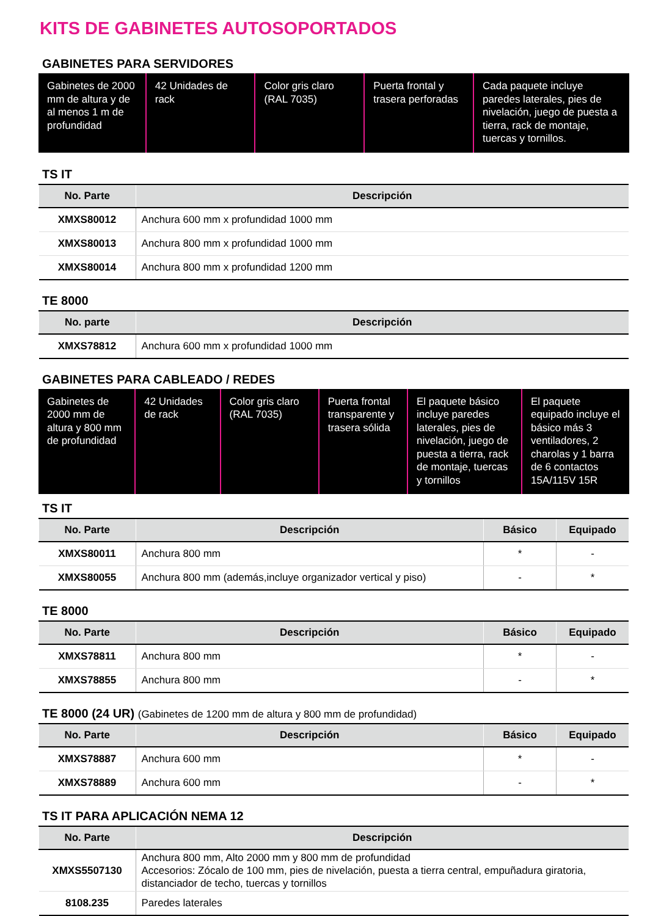KITS DE GABINETES AUTOSOPORTADOS
GABINETES PARA SERVIDORES
Gabinetes de 2000 mm de altura y de al menos 1 m de profundidad
42 Unidades de rack
Color gris claro (RAL 7035)
Puerta frontal y trasera perforadas
Cada paquete incluye paredes laterales, pies de nivelación, juego de puesta a tierra, rack de montaje, tuercas y tornillos.
TS IT
| No. Parte | Descripción |
| --- | --- |
| XMXS80012 | Anchura 600 mm x profundidad 1000 mm |
| XMXS80013 | Anchura 800 mm x profundidad 1000 mm |
| XMXS80014 | Anchura 800 mm x profundidad 1200 mm |
TE 8000
| No. parte | Descripción |
| --- | --- |
| XMXS78812 | Anchura 600 mm x profundidad 1000 mm |
GABINETES PARA CABLEADO / REDES
Gabinetes de 2000 mm de altura y 800 mm de profundidad
42 Unidades de rack
Color gris claro (RAL 7035)
Puerta frontal transparente y trasera sólida
El paquete básico incluye paredes laterales, pies de nivelación, juego de puesta a tierra, rack de montaje, tuercas y tornillos
El paquete equipado incluye el básico más 3 ventiladores, 2 charolas y 1 barra de 6 contactos 15A/115V 15R
TS IT
| No. Parte | Descripción | Básico | Equipado |
| --- | --- | --- | --- |
| XMXS80011 | Anchura 800 mm | * | - |
| XMXS80055 | Anchura 800 mm (además,incluye organizador vertical y piso) | - | * |
TE 8000
| No. Parte | Descripción | Básico | Equipado |
| --- | --- | --- | --- |
| XMXS78811 | Anchura 800 mm | * | - |
| XMXS78855 | Anchura 800 mm | - | * |
TE 8000 (24 UR) (Gabinetes de 1200 mm de altura y 800 mm de profundidad)
| No. Parte | Descripción | Básico | Equipado |
| --- | --- | --- | --- |
| XMXS78887 | Anchura 600 mm | * | - |
| XMXS78889 | Anchura 600 mm | - | * |
TS IT PARA APLICACIÓN NEMA 12
| No. Parte | Descripción |
| --- | --- |
| XMXS5507130 | Anchura 800 mm, Alto 2000 mm y 800 mm de profundidad Accesorios: Zócalo de 100 mm, pies de nivelación, puesta a tierra central, empuñadura giratoria, distanciador de techo, tuercas y tornillos |
| 8108.235 | Paredes laterales |